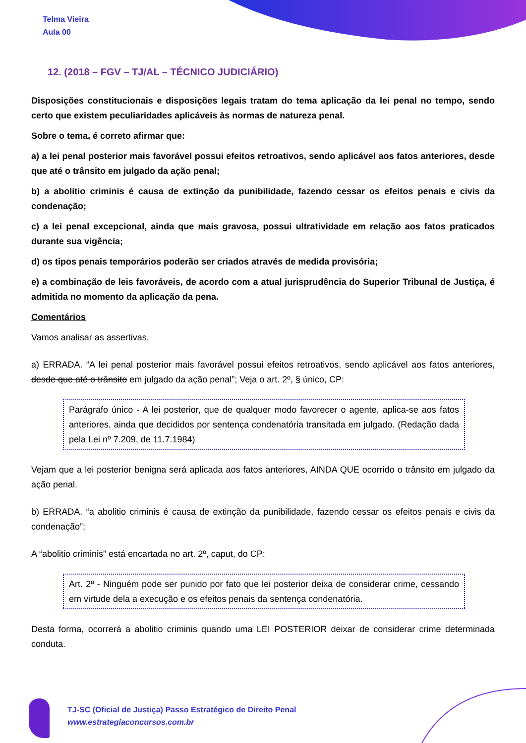Telma Vieira
Aula 00
12. (2018 – FGV – TJ/AL – TÉCNICO JUDICIÁRIO)
Disposições constitucionais e disposições legais tratam do tema aplicação da lei penal no tempo, sendo certo que existem peculiaridades aplicáveis às normas de natureza penal.
Sobre o tema, é correto afirmar que:
a) a lei penal posterior mais favorável possui efeitos retroativos, sendo aplicável aos fatos anteriores, desde que até o trânsito em julgado da ação penal;
b) a abolitio criminis é causa de extinção da punibilidade, fazendo cessar os efeitos penais e civis da condenação;
c) a lei penal excepcional, ainda que mais gravosa, possui ultratividade em relação aos fatos praticados durante sua vigência;
d) os tipos penais temporários poderão ser criados através de medida provisória;
e) a combinação de leis favoráveis, de acordo com a atual jurisprudência do Superior Tribunal de Justiça, é admitida no momento da aplicação da pena.
Comentários
Vamos analisar as assertivas.
a) ERRADA. “A lei penal posterior mais favorável possui efeitos retroativos, sendo aplicável aos fatos anteriores, desde que até o trânsito em julgado da ação penal”; Veja o art. 2º, § único, CP:
Parágrafo único - A lei posterior, que de qualquer modo favorecer o agente, aplica-se aos fatos anteriores, ainda que decididos por sentença condenatória transitada em julgado. (Redação dada pela Lei nº 7.209, de 11.7.1984)
Vejam que a lei posterior benigna será aplicada aos fatos anteriores, AINDA QUE ocorrido o trânsito em julgado da ação penal.
b) ERRADA. “a abolitio criminis é causa de extinção da punibilidade, fazendo cessar os efeitos penais e civis da condenação”;
A “abolitio criminis” está encartada no art. 2º, caput, do CP:
Art. 2º - Ninguém pode ser punido por fato que lei posterior deixa de considerar crime, cessando em virtude dela a execução e os efeitos penais da sentença condenatória.
Desta forma, ocorrerá a abolitio criminis quando uma LEI POSTERIOR deixar de considerar crime determinada conduta.
TJ-SC (Oficial de Justiça) Passo Estratégico de Direito Penal
www.estrategiaconcursos.com.br